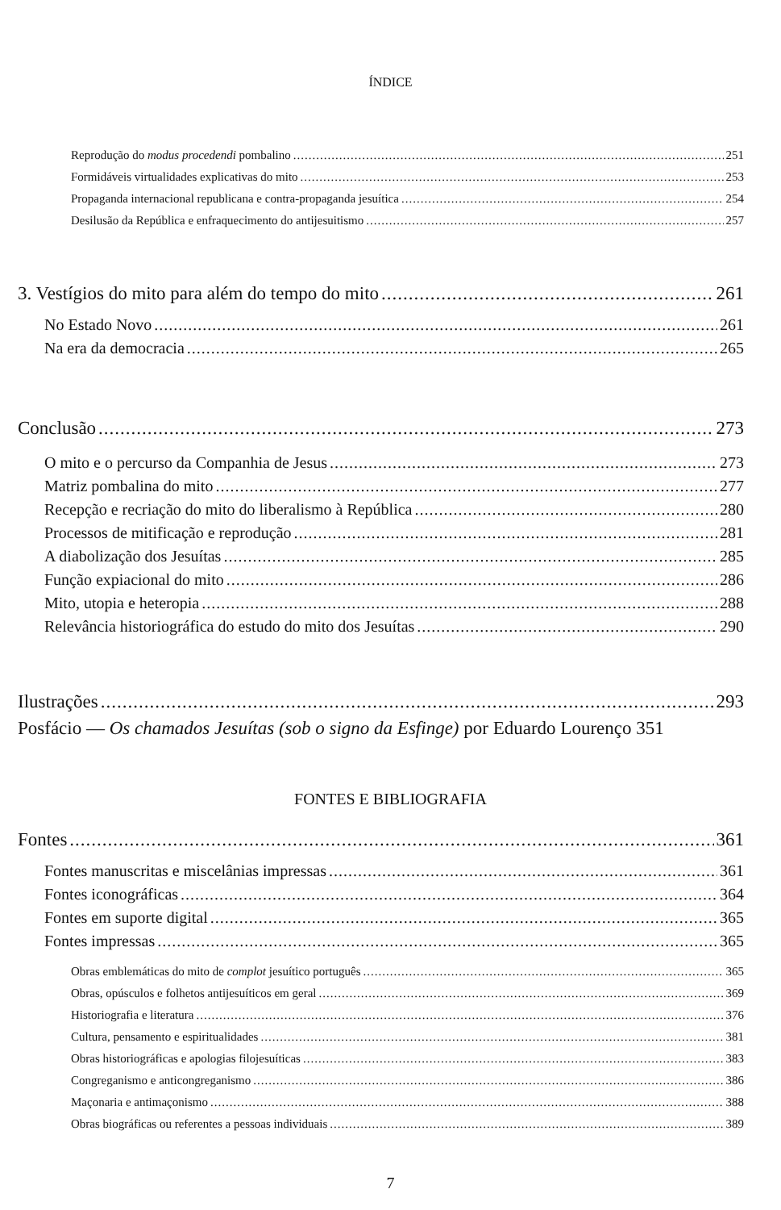ÍNDICE
Reprodução do modus procedendi pombalino 251
Formidáveis virtualidades explicativas do mito 253
Propaganda internacional republicana e contra-propaganda jesuítica 254
Desilusão da República e enfraquecimento do antijesuitismo 257
3. Vestígios do mito para além do tempo do mito 261
No Estado Novo 261
Na era da democracia 265
Conclusão 273
O mito e o percurso da Companhia de Jesus 273
Matriz pombalina do mito 277
Recepção e recriação do mito do liberalismo à República 280
Processos de mitificação e reprodução 281
A diabolização dos Jesuítas 285
Função expiacional do mito 286
Mito, utopia e heteropia 288
Relevância historiográfica do estudo do mito dos Jesuítas 290
Ilustrações 293
Posfácio — Os chamados Jesuítas (sob o signo da Esfinge) por Eduardo Lourenço 351
FONTES E BIBLIOGRAFIA
Fontes 361
Fontes manuscritas e miscelânias impressas 361
Fontes iconográficas 364
Fontes em suporte digital 365
Fontes impressas 365
Obras emblemáticas do mito de complot jesuítico português 365
Obras, opúsculos e folhetos antijesuíticos em geral 369
Historiografia e literatura 376
Cultura, pensamento e espiritualidades 381
Obras historiográficas e apologias filojesuíticas 383
Congreganismo e anticongreganismo 386
Maçonaria e antimaçonismo 388
Obras biográficas ou referentes a pessoas individuais 389
7